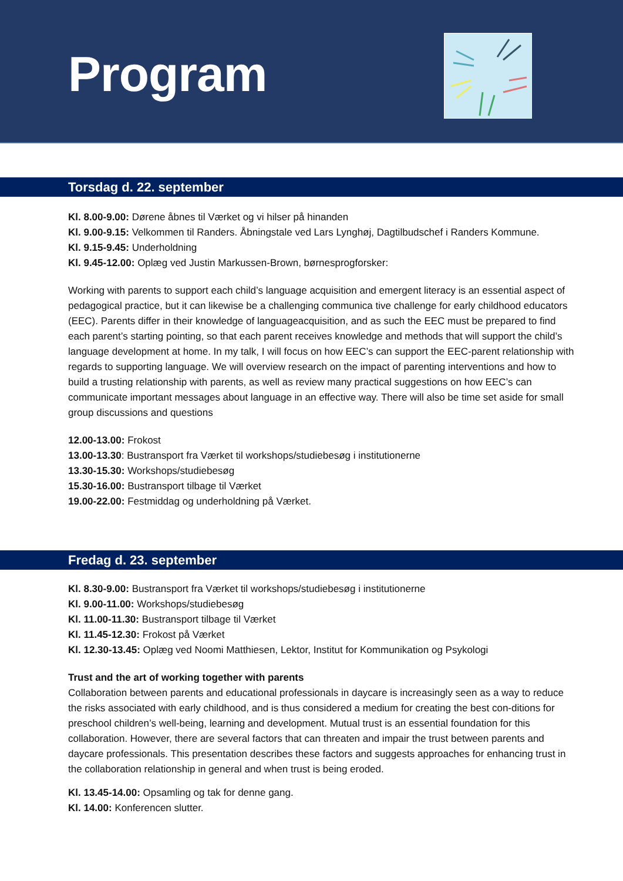Program
Torsdag d. 22. september
Kl. 8.00-9.00: Dørene åbnes til Værket og vi hilser på hinanden
Kl. 9.00-9.15: Velkommen til Randers. Åbningstale ved Lars Lynghøj, Dagtilbudschef i Randers Kommune.
Kl. 9.15-9.45: Underholdning
Kl. 9.45-12.00: Oplæg ved Justin Markussen-Brown, børnesprogforsker:
Working with parents to support each child’s language acquisition and emergent literacy is an essential aspect of pedagogical practice, but it can likewise be a challenging communica tive challenge for early childhood educators (EEC). Parents differ in their knowledge of languageacquisition, and as such the EEC must be prepared to find each parent’s starting pointing, so that each parent receives knowledge and methods that will support the child’s language development at home. In my talk, I will focus on how EEC’s can support the EEC-parent relationship with regards to supporting language. We will overview research on the impact of parenting interventions and how to build a trusting relationship with parents, as well as review many practical suggestions on how EEC’s can communicate important messages about language in an effective way. There will also be time set aside for small group discussions and questions
12.00-13.00: Frokost
13.00-13.30: Bustransport fra Værket til workshops/studiebesøg i institutionerne
13.30-15.30: Workshops/studiebesøg
15.30-16.00: Bustransport tilbage til Værket
19.00-22.00: Festmiddag og underholdning på Værket.
Fredag d. 23. september
Kl. 8.30-9.00: Bustransport fra Værket til workshops/studiebesøg i institutionerne
Kl. 9.00-11.00: Workshops/studiebesøg
Kl. 11.00-11.30: Bustransport tilbage til Værket
Kl. 11.45-12.30: Frokost på Værket
Kl. 12.30-13.45: Oplæg ved Noomi Matthiesen, Lektor, Institut for Kommunikation og Psykologi
Trust and the art of working together with parents
Collaboration between parents and educational professionals in daycare is increasingly seen as a way to reduce the risks associated with early childhood, and is thus considered a medium for creating the best con-ditions for preschool children’s well-being, learning and development. Mutual trust is an essential foundation for this collaboration. However, there are several factors that can threaten and impair the trust between parents and daycare professionals. This presentation describes these factors and suggests approaches for enhancing trust in the collaboration relationship in general and when trust is being eroded.
Kl. 13.45-14.00: Opsamling og tak for denne gang.
Kl. 14.00: Konferencen slutter.